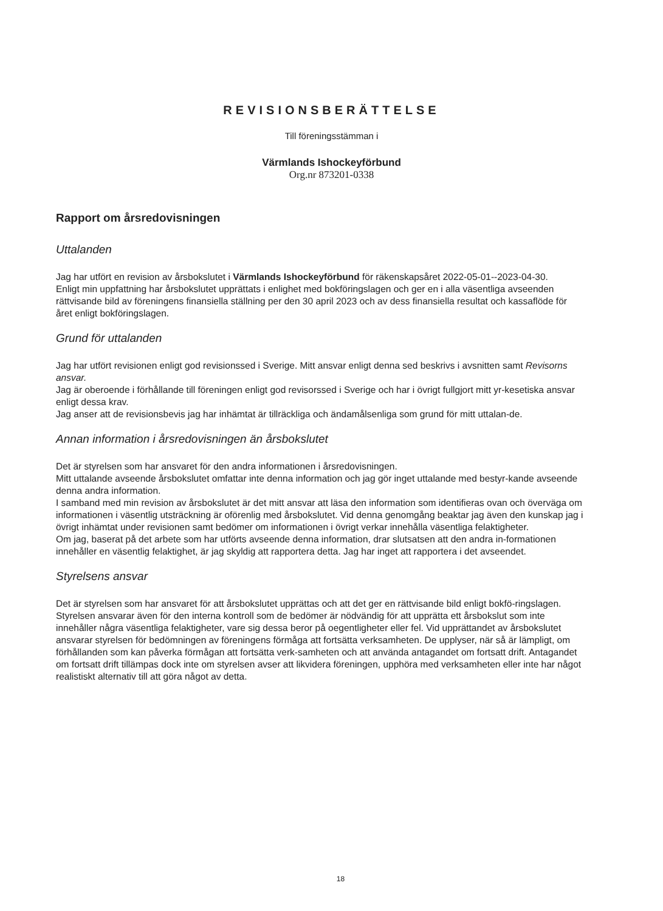REVISIONSBERÄTTELSE
Till föreningsstämman i
Värmlands Ishockeyförbund
Org.nr 873201-0338
Rapport om årsredovisningen
Uttalanden
Jag har utfört en revision av årsbokslutet i Värmlands Ishockeyförbund för räkenskapsåret 2022-05-01--2023-04-30.
Enligt min uppfattning har årsbokslutet upprättats i enlighet med bokföringslagen och ger en i alla väsentliga avseenden rättvisande bild av föreningens finansiella ställning per den 30 april 2023 och av dess finansiella resultat och kassaflöde för året enligt bokföringslagen.
Grund för uttalanden
Jag har utfört revisionen enligt god revisionssed i Sverige. Mitt ansvar enligt denna sed beskrivs i avsnitten samt Revisorns ansvar.
Jag är oberoende i förhållande till föreningen enligt god revisorssed i Sverige och har i övrigt fullgjort mitt yr-kesetiska ansvar enligt dessa krav.
Jag anser att de revisionsbevis jag har inhämtat är tillräckliga och ändamålsenliga som grund för mitt uttalan-de.
Annan information i årsredovisningen än årsbokslutet
Det är styrelsen som har ansvaret för den andra informationen i årsredovisningen.
Mitt uttalande avseende årsbokslutet omfattar inte denna information och jag gör inget uttalande med bestyr-kande avseende denna andra information.
I samband med min revision av årsbokslutet är det mitt ansvar att läsa den information som identifieras ovan och överväga om informationen i väsentlig utsträckning är oförenlig med årsbokslutet. Vid denna genomgång beaktar jag även den kunskap jag i övrigt inhämtat under revisionen samt bedömer om informationen i övrigt verkar innehålla väsentliga felaktigheter.
Om jag, baserat på det arbete som har utförts avseende denna information, drar slutsatsen att den andra in-formationen innehåller en väsentlig felaktighet, är jag skyldig att rapportera detta. Jag har inget att rapportera i det avseendet.
Styrelsens ansvar
Det är styrelsen som har ansvaret för att årsbokslutet upprättas och att det ger en rättvisande bild enligt bokfö-ringslagen. Styrelsen ansvarar även för den interna kontroll som de bedömer är nödvändig för att upprätta ett årsbokslut som inte innehåller några väsentliga felaktigheter, vare sig dessa beror på oegentligheter eller fel. Vid upprättandet av årsbokslutet ansvarar styrelsen för bedömningen av föreningens förmåga att fortsätta verksamheten. De upplyser, när så är lämpligt, om förhållanden som kan påverka förmågan att fortsätta verk-samheten och att använda antagandet om fortsatt drift. Antagandet om fortsatt drift tillämpas dock inte om styrelsen avser att likvidera föreningen, upphöra med verksamheten eller inte har något realistiskt alternativ till att göra något av detta.
18